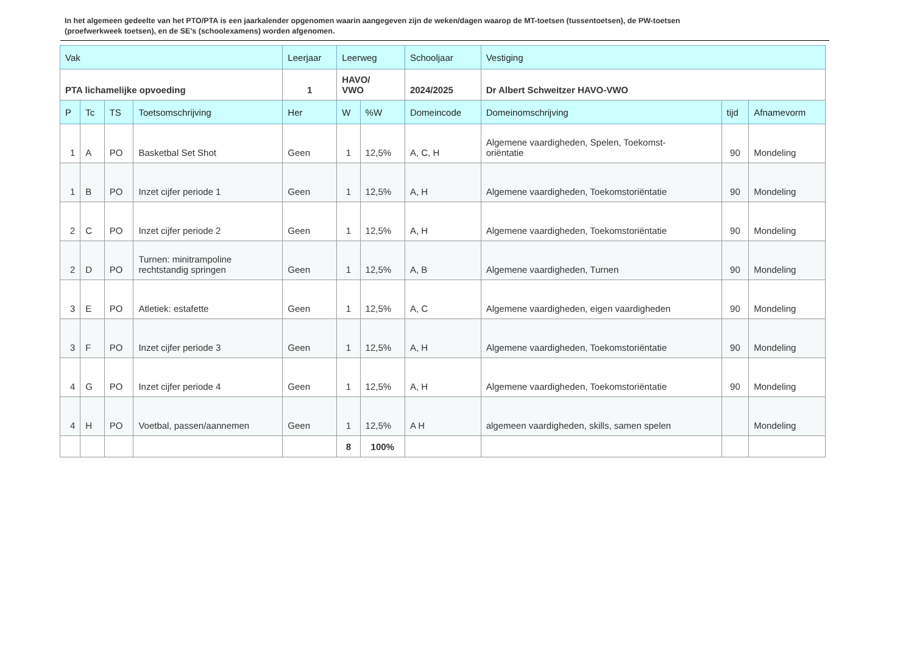In het algemeen gedeelte van het PTO/PTA is een jaarkalender opgenomen waarin aangegeven zijn de weken/dagen waarop de MT-toetsen (tussentoetsen), de PW-toetsen (proefwerkweek toetsen), en de SE’s (schoolexamens) worden afgenomen.
| Vak | | | | Leerjaar | Leerweg | | Schooljaar | Vestiging | | |
| --- | --- | --- | --- | --- | --- | --- | --- | --- | --- | --- |
| PTA lichamelijke opvoeding | | | | 1 | HAVO/ VWO | | 2024/2025 | Dr Albert Schweitzer HAVO-VWO | | |
| P | Tc | TS | Toetsomschrijving | Her | W | %W | Domeincode | Domeinomschrijving | tijd | Afnamevorm |
| 1 | A | PO | Basketbal Set Shot | Geen | 1 | 12,5% | A, C, H | Algemene vaardigheden, Spelen, Toekomst- oriëntatie | 90 | Mondeling |
| 1 | B | PO | Inzet cijfer periode 1 | Geen | 1 | 12,5% | A, H | Algemene vaardigheden, Toekomstoriëntatie | 90 | Mondeling |
| 2 | C | PO | Inzet cijfer periode 2 | Geen | 1 | 12,5% | A, H | Algemene vaardigheden, Toekomstoriëntatie | 90 | Mondeling |
| 2 | D | PO | Turnen: minitrampoline rechtstandig springen | Geen | 1 | 12,5% | A, B | Algemene vaardigheden, Turnen | 90 | Mondeling |
| 3 | E | PO | Atletiek: estafette | Geen | 1 | 12,5% | A, C | Algemene vaardigheden, eigen vaardigheden | 90 | Mondeling |
| 3 | F | PO | Inzet cijfer periode 3 | Geen | 1 | 12,5% | A, H | Algemene vaardigheden, Toekomstoriëntatie | 90 | Mondeling |
| 4 | G | PO | Inzet cijfer periode 4 | Geen | 1 | 12,5% | A, H | Algemene vaardigheden, Toekomstoriëntatie | 90 | Mondeling |
| 4 | H | PO | Voetbal, passen/aannemen | Geen | 1 | 12,5% | A H | algemeen vaardigheden, skills, samen spelen | | Mondeling |
| | | | | | 8 | 100% | | | | |